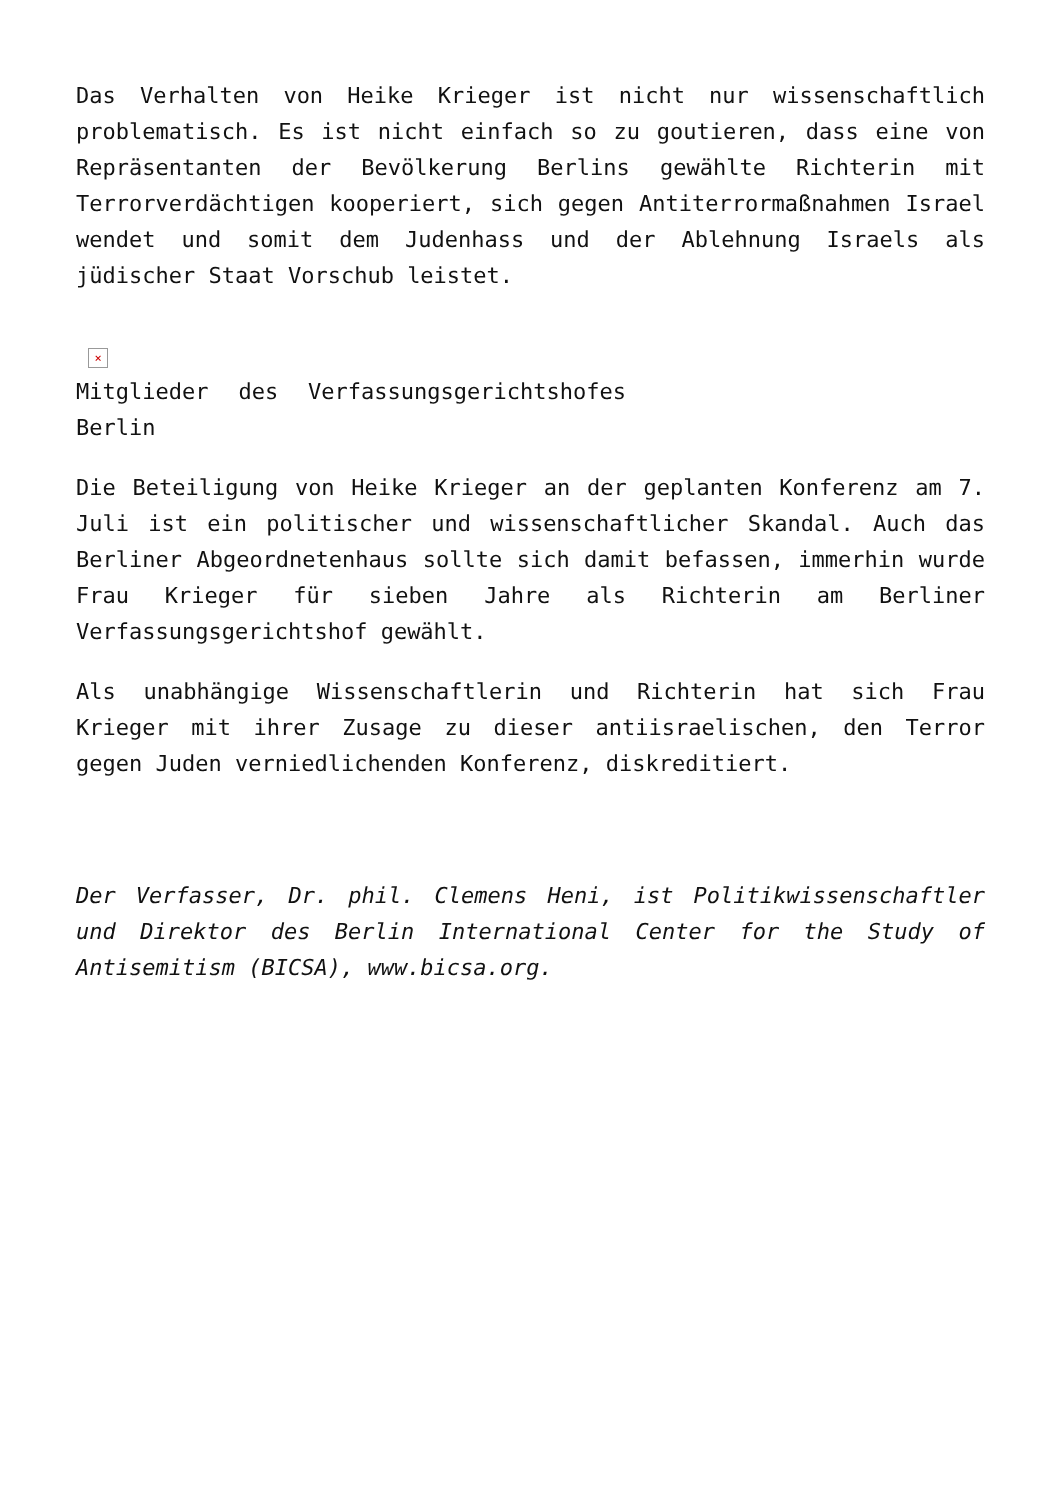Das Verhalten von Heike Krieger ist nicht nur wissenschaftlich problematisch. Es ist nicht einfach so zu goutieren, dass eine von Repräsentanten der Bevölkerung Berlins gewählte Richterin mit Terrorverdächtigen kooperiert, sich gegen Antiterrormaßnahmen Israel wendet und somit dem Judenhass und der Ablehnung Israels als jüdischer Staat Vorschub leistet.
×
Mitglieder des Verfassungsgerichtshofes Berlin
Die Beteiligung von Heike Krieger an der geplanten Konferenz am 7. Juli ist ein politischer und wissenschaftlicher Skandal. Auch das Berliner Abgeordnetenhaus sollte sich damit befassen, immerhin wurde Frau Krieger für sieben Jahre als Richterin am Berliner Verfassungsgerichtshof gewählt.
Als unabhängige Wissenschaftlerin und Richterin hat sich Frau Krieger mit ihrer Zusage zu dieser antiisraelischen, den Terror gegen Juden verniedlichenden Konferenz, diskreditiert.
Der Verfasser, Dr. phil. Clemens Heni, ist Politikwissenschaftler und Direktor des Berlin International Center for the Study of Antisemitism (BICSA), www.bicsa.org.